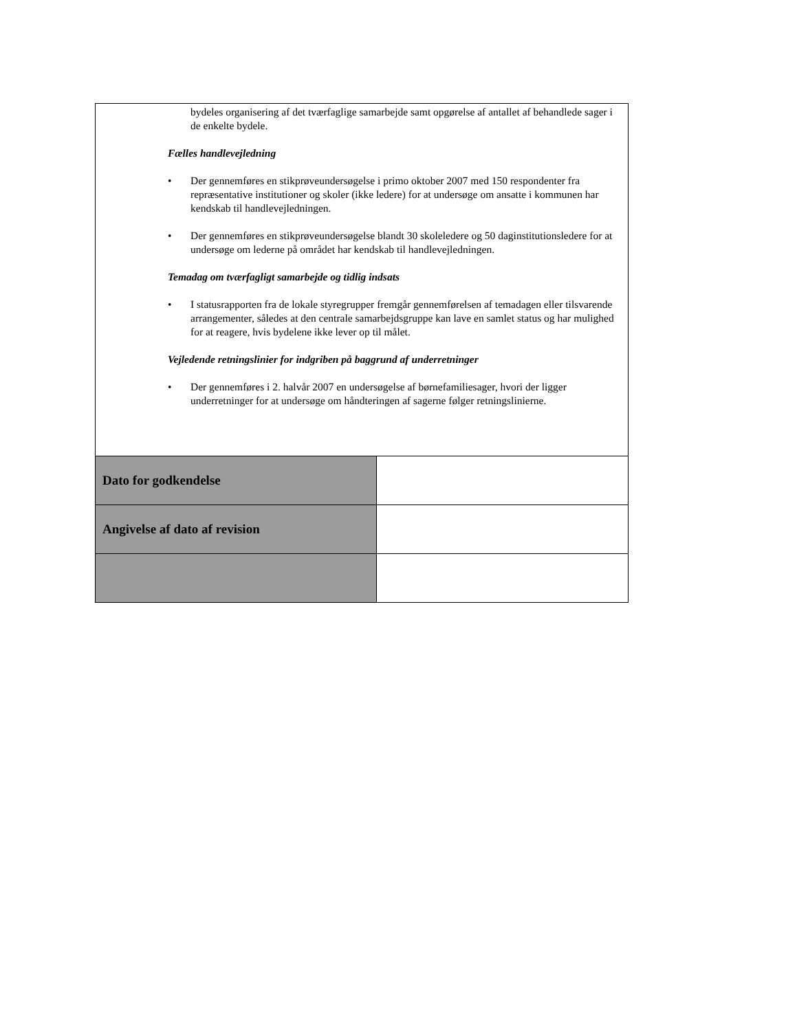| bydeles organisering af det tværfaglige samarbejde samt opgørelse af antallet af behandlede sager i de enkelte bydele. Fælles handlevejledning • Der gennemføres en stikprøveundersøgelse i primo oktober 2007 med 150 respondenter fra repræsentative institutioner og skoler (ikke ledere) for at undersøge om ansatte i kommunen har kendskab til handlevejledningen. • Der gennemføres en stikprøveundersøgelse blandt 30 skoleledere og 50 daginstitutionsledere for at undersøge om lederne på området har kendskab til handlevejledningen. Temadag om tværfagligt samarbejde og tidlig indsats • I statusrapporten fra de lokale styregrupper fremgår gennemførelsen af temadagen eller tilsvarende arrangementer, således at den centrale samarbejdsgruppe kan lave en samlet status og har mulighed for at reagere, hvis bydelene ikke lever op til målet. Vejledende retningslinier for indgriben på baggrund af underretninger • Der gennemføres i 2. halvår 2007 en undersøgelse af børnefamiliesager, hvori der ligger underretninger for at undersøge om håndteringen af sagerne følger retningslinierne. | |
| Dato for godkendelse | |
| Angivelse af dato af revision | |